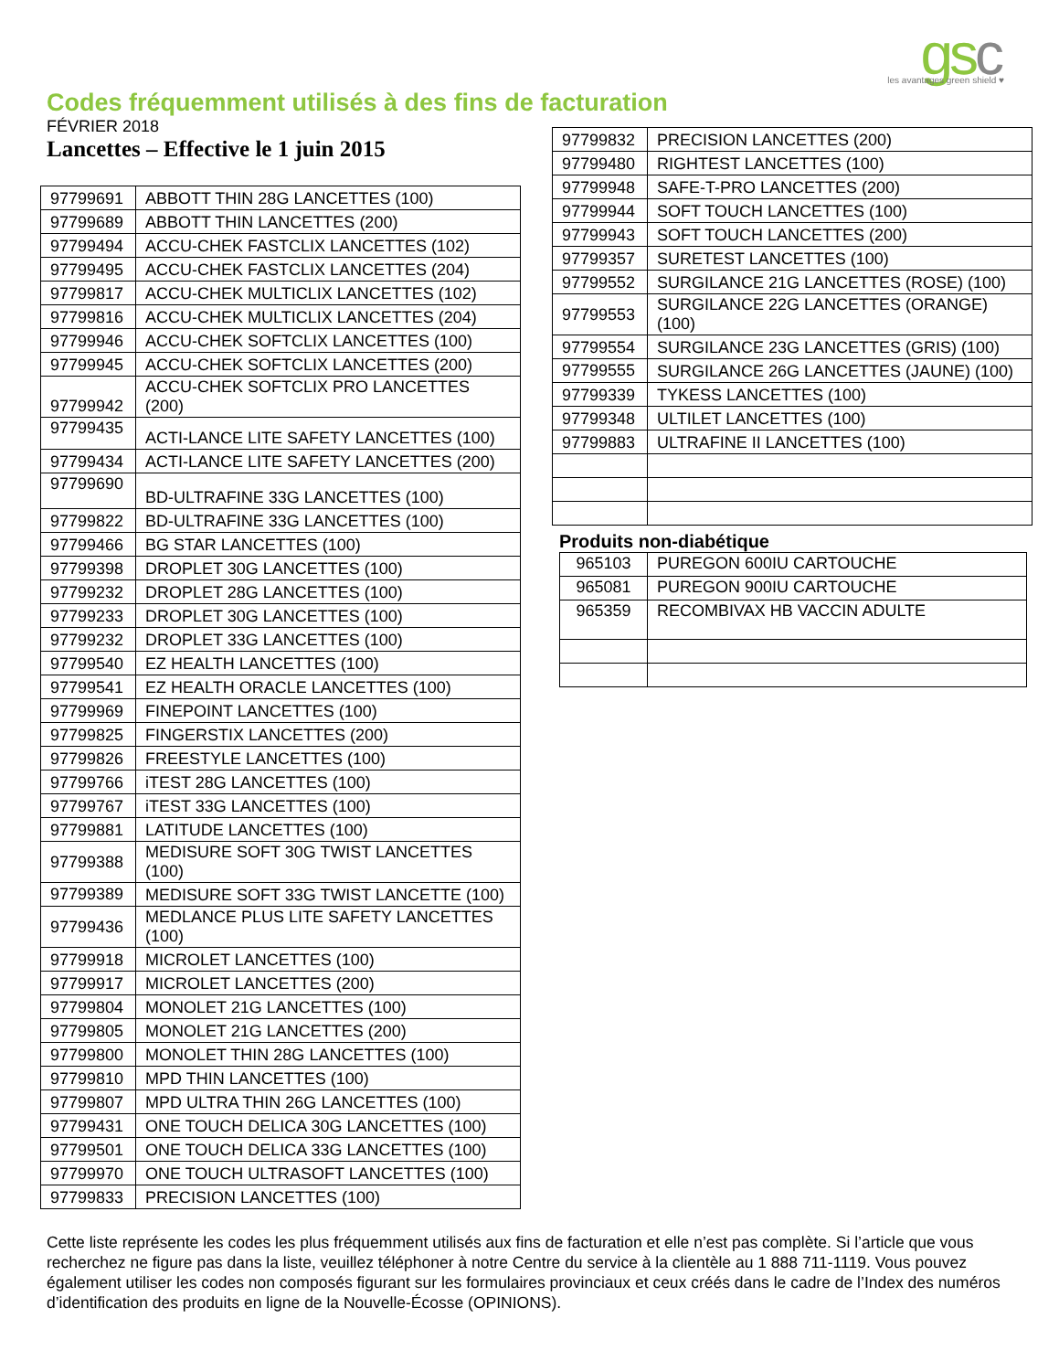gsc
les avantages green shield ♥
Codes fréquemment utilisés à des fins de facturation
FÉVRIER 2018
Lancettes – Effective le 1 juin 2015
| 97799691 | ABBOTT THIN 28G LANCETTES (100) |
| 97799689 | ABBOTT THIN LANCETTES (200) |
| 97799494 | ACCU-CHEK FASTCLIX LANCETTES (102) |
| 97799495 | ACCU-CHEK FASTCLIX LANCETTES (204) |
| 97799817 | ACCU-CHEK MULTICLIX LANCETTES (102) |
| 97799816 | ACCU-CHEK MULTICLIX LANCETTES (204) |
| 97799946 | ACCU-CHEK SOFTCLIX LANCETTES (100) |
| 97799945 | ACCU-CHEK SOFTCLIX LANCETTES (200) |
| 97799942 | ACCU-CHEK SOFTCLIX PRO LANCETTES (200) |
| 97799435 | ACTI-LANCE LITE SAFETY LANCETTES (100) |
| 97799434 | ACTI-LANCE LITE SAFETY LANCETTES (200) |
| 97799690 | BD-ULTRAFINE 33G LANCETTES (100) |
| 97799822 | BD-ULTRAFINE 33G LANCETTES (100) |
| 97799466 | BG STAR LANCETTES (100) |
| 97799398 | DROPLET 30G LANCETTES (100) |
| 97799232 | DROPLET 28G LANCETTES (100) |
| 97799233 | DROPLET 30G LANCETTES (100) |
| 97799232 | DROPLET 33G LANCETTES (100) |
| 97799540 | EZ HEALTH LANCETTES (100) |
| 97799541 | EZ HEALTH ORACLE LANCETTES (100) |
| 97799969 | FINEPOINT LANCETTES (100) |
| 97799825 | FINGERSTIX LANCETTES (200) |
| 97799826 | FREESTYLE LANCETTES (100) |
| 97799766 | iTEST 28G LANCETTES (100) |
| 97799767 | iTEST 33G LANCETTES (100) |
| 97799881 | LATITUDE LANCETTES (100) |
| 97799388 | MEDISURE SOFT 30G TWIST LANCETTES (100) |
| 97799389 | MEDISURE SOFT 33G TWIST LANCETTE (100) |
| 97799436 | MEDLANCE PLUS LITE SAFETY LANCETTES (100) |
| 97799918 | MICROLET LANCETTES (100) |
| 97799917 | MICROLET LANCETTES (200) |
| 97799804 | MONOLET 21G LANCETTES (100) |
| 97799805 | MONOLET 21G LANCETTES (200) |
| 97799800 | MONOLET THIN 28G LANCETTES (100) |
| 97799810 | MPD THIN LANCETTES (100) |
| 97799807 | MPD ULTRA THIN 26G LANCETTES (100) |
| 97799431 | ONE TOUCH DELICA 30G LANCETTES (100) |
| 97799501 | ONE TOUCH DELICA 33G LANCETTES (100) |
| 97799970 | ONE TOUCH ULTRASOFT LANCETTES (100) |
| 97799833 | PRECISION LANCETTES (100) |
| 97799832 | PRECISION LANCETTES (200) |
| 97799480 | RIGHTEST LANCETTES (100) |
| 97799948 | SAFE-T-PRO LANCETTES (200) |
| 97799944 | SOFT TOUCH LANCETTES (100) |
| 97799943 | SOFT TOUCH LANCETTES (200) |
| 97799357 | SURETEST LANCETTES (100) |
| 97799552 | SURGILANCE 21G LANCETTES (ROSE) (100) |
| 97799553 | SURGILANCE 22G LANCETTES (ORANGE) (100) |
| 97799554 | SURGILANCE 23G LANCETTES (GRIS) (100) |
| 97799555 | SURGILANCE 26G LANCETTES (JAUNE) (100) |
| 97799339 | TYKESS LANCETTES (100) |
| 97799348 | ULTILET LANCETTES (100) |
| 97799883 | ULTRAFINE II LANCETTES (100) |
Produits non-diabétique
| 965103 | PUREGON 600IU CARTOUCHE |
| 965081 | PUREGON 900IU CARTOUCHE |
| 965359 | RECOMBIVAX HB VACCIN ADULTE |
Cette liste représente les codes les plus fréquemment utilisés aux fins de facturation et elle n’est pas complète. Si l’article que vous recherchez ne figure pas dans la liste, veuillez téléphoner à notre Centre du service à la clientèle au 1 888 711-1119. Vous pouvez également utiliser les codes non composés figurant sur les formulaires provinciaux et ceux créés dans le cadre de l’Index des numéros d’identification des produits en ligne de la Nouvelle-Écosse (OPINIONS).